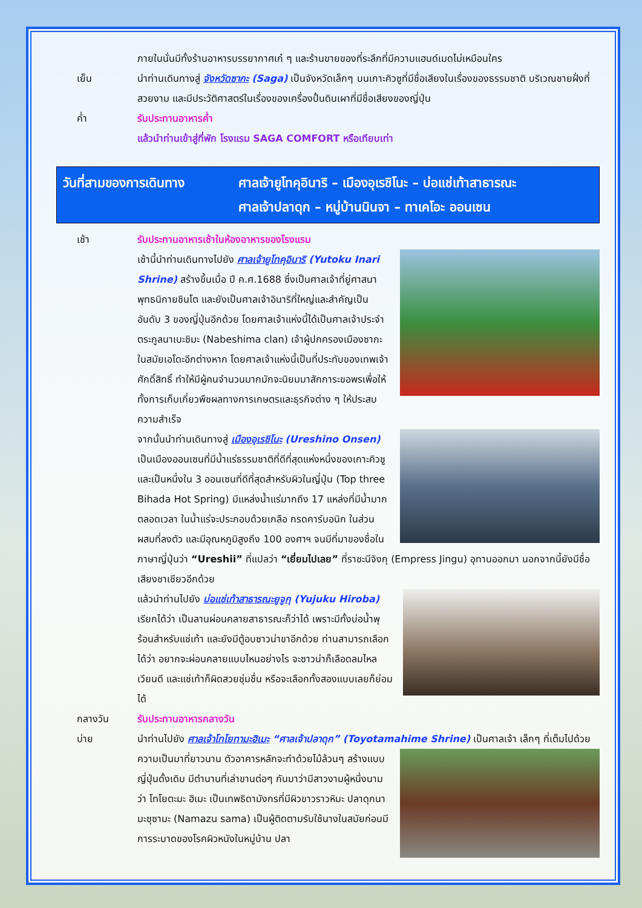ภายในนั่นมีทั้งร้านอาหารบรรยากาศเก๋ ๆ และร้านขายของที่ระลึกที่มีความแฮนด์เมดไม่เหมือนใคร
เย็น นำท่านเดินทางสู่ จังหวัดซากะ (Saga) เป็นจังหวัดเล็กๆ บนเกาะคิวชูที่มีชื่อเสียงในเรื่องของธรรมชาติ บริเวณชายฝั่งที่สวยงาม และมีประวัติศาสตร์ในเรื่องของเครื่องปั้นดินเผาที่มีชื่อเสียงของญี่ปุ่น
ค่ำ รับประทานอาหารค่ำ
แล้วนำท่านเข้าสู่ที่พัก โรงแรม SAGA COMFORT หรือเทียบเท่า
วันที่สามของการเดินทาง ศาลเจ้ายูโทคุอินาริ – เมืองอุเรชิโนะ – บ่อแช่เท้าสาธารณะ
ศาลเจ้าปลาดุก – หมู่บ้านนินจา – ทาเคโอะ ออนเซน
เช้า รับประทานอาหารเช้าในห้องอาหารของโรงแรม
เช้านี้นำท่านเดินทางไปยัง ศาลเจ้ายูโทคุอินาริ (Yutoku Inari Shrine) สร้างขึ้นเมื่อ ปี ค.ศ.1688 ซึ่งเป็นศาลเจ้าที่ยู่ศาสนาพุทธนิกายชินโต และยังเป็นศาลเจ้าอินาริที่ใหญ่และสำคัญเป็นอันดับ 3 ของญี่ปุ่นอีกด้วย โดยศาลเจ้าแห่งนี้ได้เป็นศาลเจ้าประจำตระกูลนาเบะชิมะ (Nabeshima clan) เจ้าผู้ปกครองเมืองซากะในสมัยเอโดะอีกต่างหาก โดยศาลเจ้าแห่งนี้เป็นที่ประทับของเทพเจ้าศักดิ์สิทธิ์ ทำให้มีผู้คนจำนวนมากมักจะนิยมมาสักการะขอพรเพื่อให้ทั้งการเก็บเกี่ยวพืชผลทางการเกษตรและธุรกิจต่าง ๆ ให้ประสบความสำเร็จ
จากนั้นนำท่านเดินทางสู่ เมืองอุเรชิโนะ (Ureshino Onsen) เป็นเมืองออนเซนที่มีน้ำแร่ธรรมชาติที่ดีที่สุดแห่งหนึ่งของเกาะคิวชู และเป็นหนึ่งใน 3 ออนเซนที่ดีที่สุดสำหรับผิวในญี่ปุ่น (Top three Bihada Hot Spring) มีแหล่งน้ำแร่มากถึง 17 แหล่งที่มีน้ำมากตลอดเวลา ในน้ำแร่จะประกอบด้วยเกลือ กรดคาร์บอนิก ในส่วนผสมที่ลงตัว และมีอุณหภูมิสูงถึง 100 องศาฯ จนมีที่มาของชื่อในภาษาญี่ปุ่นว่า “Ureshii” ที่แปลว่า “เยี่ยมไปเลย” ที่ราชะนีจิงกุ (Empress Jingu) อุทานออกมา นอกจากนี้ยังมีชื่อเสียงชาเชียวอีกด้วย
แล้วนำท่านไปยัง บ่อแช่เท้าสาธารณะยูจูกุ (Yujuku Hiroba) เรียกได้ว่า เป็นลานผ่อนคลายสาธารณะก็ว่าได้ เพราะมีทั้งบ่อน้ำพุร้อนสำหรับแช่เท้า และยังมีตู้อบซาวน่าขาอีกด้วย ท่านสามารถเลือกได้ว่า อยากจะผ่อนคลายแบบไหนอย่างไร จะซาวน่าก็เลือดลมไหลเวียนดี และแช่เท้าก็ผิดสวยชุ่มชื่น หรือจะเลือกทั้งสองแบบเลยก็ย่อมได้
กลางวัน รับประทานอาหารกลางวัน
บ่าย นำท่านไปยัง ศาลเจ้าโทโยทามะฮิเมะ “ศาลเจ้าปลาดุก” (Toyotamahime Shrine) เป็นศาลเจ้า
เล็กๆ ที่เต็มไปด้วยความเป็นมาที่ยาวนาน ตัวอาคารหลักจะทำด้วยไม้ล้วนๆ สร้างแบบญี่ปุ่นดั้งเดิม มีตำนานที่เล่าขานต่อๆ กันมาว่ามีสาวงามผู้หนึ่งนามว่า โทโยตะมะ ฮิเมะ เป็นเทพธิดามังกรที่มีผิวขาวราวหิมะ ปลาดุกนามะซุซามะ (Namazu sama) เป็นผู้ติดตามรับใช้นางในสมัยก่อนมีการระบาดของโรคผิวหนังในหมู่บ้าน ปลา